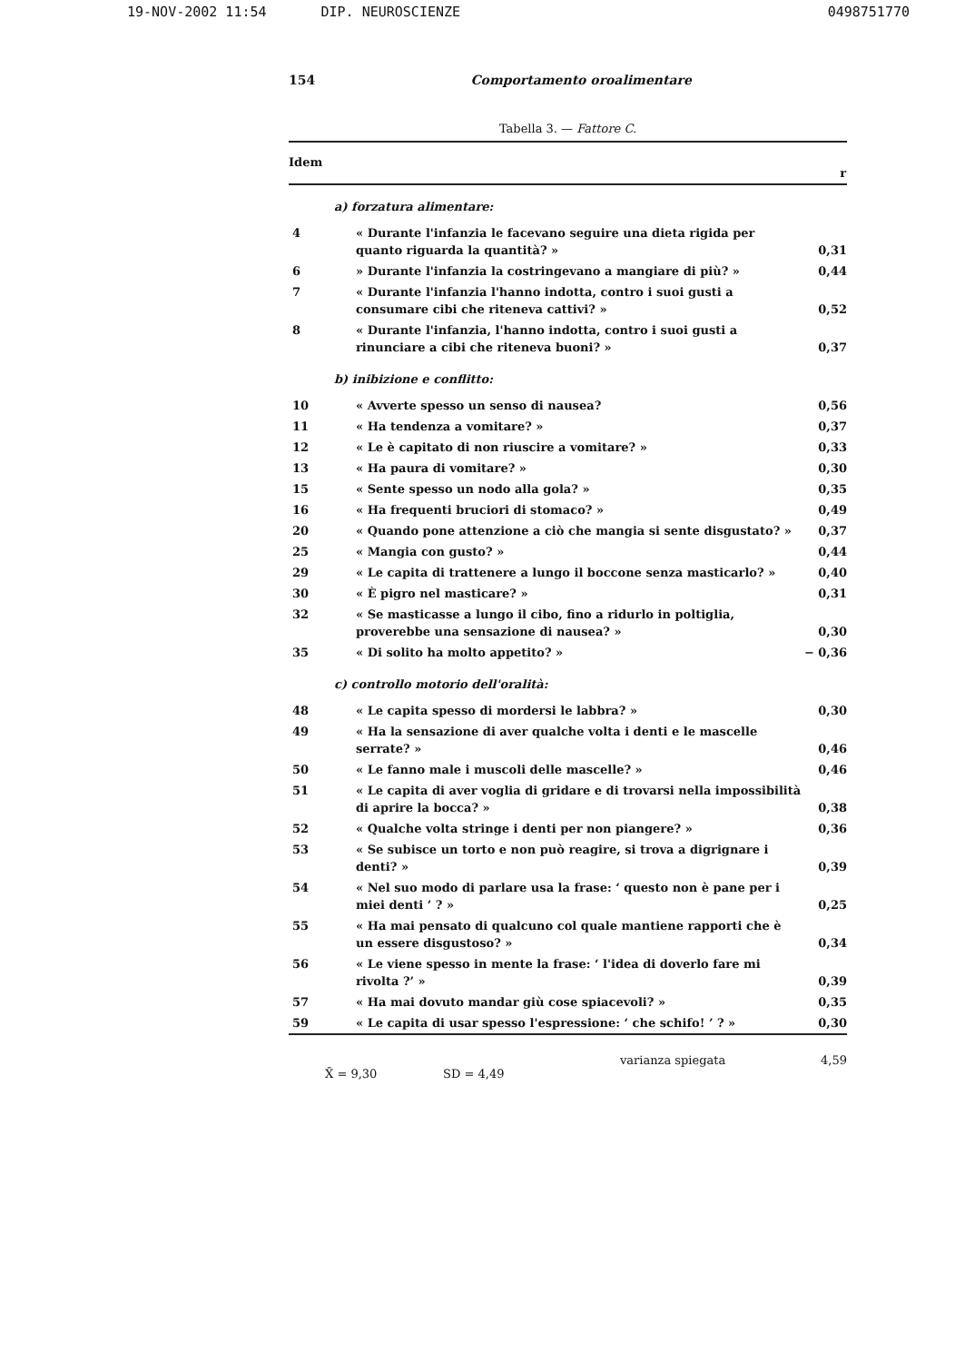19-NOV-2002 11:54 DIP. NEUROSCIENZE
0498751770
154 Comportamento oroalimentare
Tabella 3. — Fattore C.
| Idem | | r |
| --- | --- | --- |
| a) forzatura alimentare: | | |
| 4 | « Durante l'infanzia le facevano seguire una dieta rigida per quanto riguarda la quantità? » | 0,31 |
| 6 | » Durante l'infanzia la costringevano a mangiare di più? » | 0,44 |
| 7 | « Durante l'infanzia l'hanno indotta, contro i suoi gusti a consumare cibi che riteneva cattivi? » | 0,52 |
| 8 | « Durante l'infanzia, l'hanno indotta, contro i suoi gusti a rinunciare a cibi che riteneva buoni? » | 0,37 |
| b) inibizione e conflitto: | | |
| 10 | « Avverte spesso un senso di nausea? | 0,56 |
| 11 | « Ha tendenza a vomitare? » | 0,37 |
| 12 | « Le è capitato di non riuscire a vomitare? » | 0,33 |
| 13 | « Ha paura di vomitare? » | 0,30 |
| 15 | « Sente spesso un nodo alla gola? » | 0,35 |
| 16 | « Ha frequenti bruciori di stomaco? » | 0,49 |
| 20 | « Quando pone attenzione a ciò che mangia si sente disgustato? » | 0,37 |
| 25 | « Mangia con gusto? » | 0,44 |
| 29 | « Le capita di trattenere a lungo il boccone senza masticarlo? » | 0,40 |
| 30 | « È pigro nel masticare? » | 0,31 |
| 32 | « Se masticasse a lungo il cibo, fino a ridurlo in poltiglia, proverebbe una sensazione di nausea? » | 0,30 |
| 35 | « Di solito ha molto appetito? » | − 0,36 |
| c) controllo motorio dell'oralità: | | |
| 48 | « Le capita spesso di mordersi le labbra? » | 0,30 |
| 49 | « Ha la sensazione di aver qualche volta i denti e le mascelle serrate? » | 0,46 |
| 50 | « Le fanno male i muscoli delle mascelle? » | 0,46 |
| 51 | « Le capita di aver voglia di gridare e di trovarsi nella impossibilità di aprire la bocca? » | 0,38 |
| 52 | « Qualche volta stringe i denti per non piangere? » | 0,36 |
| 53 | « Se subisce un torto e non può reagire, si trova a digrignare i denti? » | 0,39 |
| 54 | « Nel suo modo di parlare usa la frase: ‘ questo non è pane per i miei denti ’ ? » | 0,25 |
| 55 | « Ha mai pensato di qualcuno col quale mantiene rapporti che è un essere disgustoso? » | 0,34 |
| 56 | « Le viene spesso in mente la frase: ‘ l'idea di doverlo fare mi rivolta ?’ » | 0,39 |
| 57 | « Ha mai dovuto mandar giù cose spiacevoli? » | 0,35 |
| 59 | « Le capita di usar spesso l'espressione: ‘ che schifo! ’ ? » | 0,30 |
varianza spiegata 4,59
X̄ = 9,30 SD = 4,49